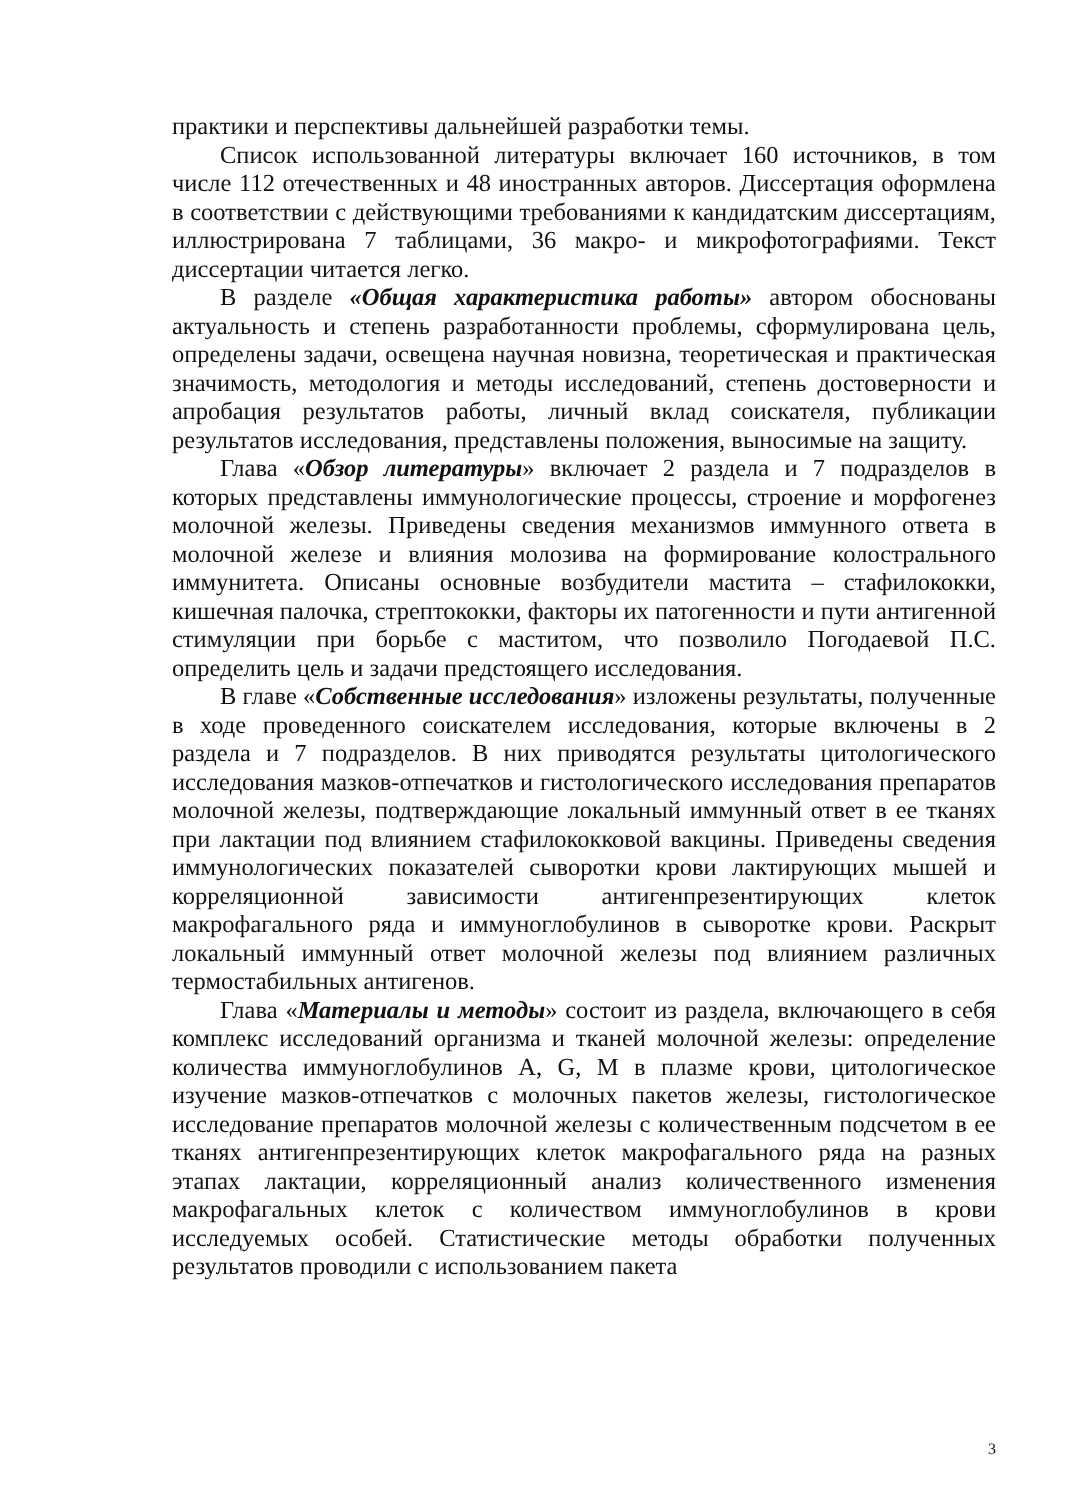практики и перспективы дальнейшей разработки темы.
Список использованной литературы включает 160 источников, в том числе 112 отечественных и 48 иностранных авторов. Диссертация оформлена в соответствии с действующими требованиями к кандидатским диссертациям, иллюстрирована 7 таблицами, 36 макро- и микрофотографиями. Текст диссертации читается легко.
В разделе «Общая характеристика работы» автором обоснованы актуальность и степень разработанности проблемы, сформулирована цель, определены задачи, освещена научная новизна, теоретическая и практическая значимость, методология и методы исследований, степень достоверности и апробация результатов работы, личный вклад соискателя, публикации результатов исследования, представлены положения, выносимые на защиту.
Глава «Обзор литературы» включает 2 раздела и 7 подразделов в которых представлены иммунологические процессы, строение и морфогенез молочной железы. Приведены сведения механизмов иммунного ответа в молочной железе и влияния молозива на формирование колострального иммунитета. Описаны основные возбудители мастита – стафилококки, кишечная палочка, стрептококки, факторы их патогенности и пути антигенной стимуляции при борьбе с маститом, что позволило Погодаевой П.С. определить цель и задачи предстоящего исследования.
В главе «Собственные исследования» изложены результаты, полученные в ходе проведенного соискателем исследования, которые включены в 2 раздела и 7 подразделов. В них приводятся результаты цитологического исследования мазков-отпечатков и гистологического исследования препаратов молочной железы, подтверждающие локальный иммунный ответ в ее тканях при лактации под влиянием стафилококковой вакцины. Приведены сведения иммунологических показателей сыворотки крови лактирующих мышей и корреляционной зависимости антигенпрезентирующих клеток макрофагального ряда и иммуноглобулинов в сыворотке крови. Раскрыт локальный иммунный ответ молочной железы под влиянием различных термостабильных антигенов.
Глава «Материалы и методы» состоит из раздела, включающего в себя комплекс исследований организма и тканей молочной железы: определение количества иммуноглобулинов A, G, M в плазме крови, цитологическое изучение мазков-отпечатков с молочных пакетов железы, гистологическое исследование препаратов молочной железы с количественным подсчетом в ее тканях антигенпрезентирующих клеток макрофагального ряда на разных этапах лактации, корреляционный анализ количественного изменения макрофагальных клеток с количеством иммуноглобулинов в крови исследуемых особей. Статистические методы обработки полученных результатов проводили с использованием пакета
3